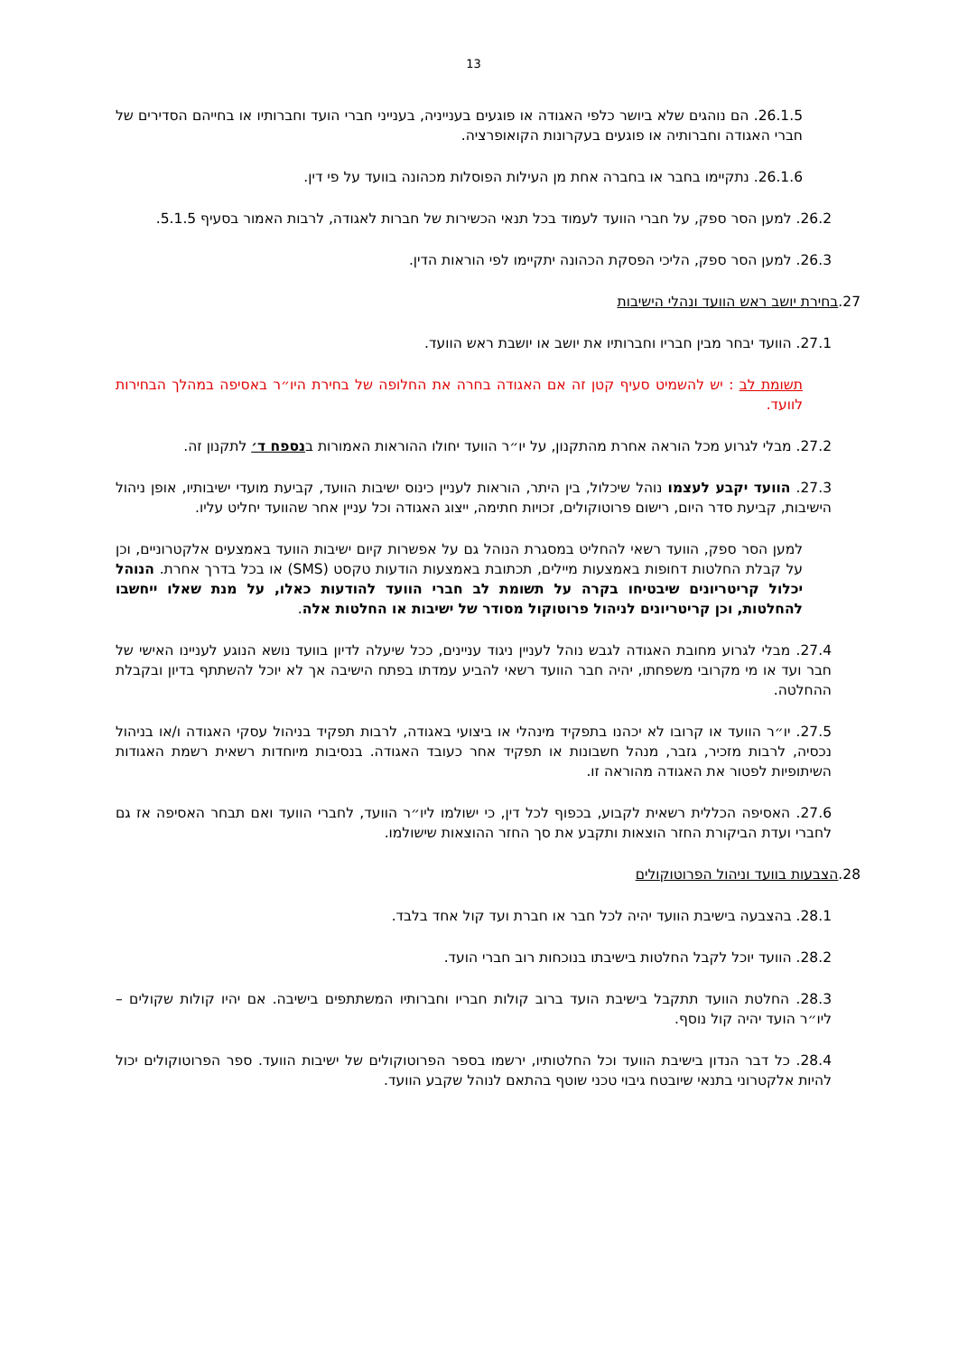13
26.1.5. הם נוהגים שלא ביושר כלפי האגודה או פוגעים בענייניה, בענייני חברי הועד וחברותיו או בחייהם הסדירים של חברי האגודה וחברותיה או פוגעים בעקרונות הקואופרציה.
26.1.6. נתקיימו בחבר או בחברה אחת מן העילות הפוסלות מכהונה בוועד על פי דין.
26.2. למען הסר ספק, על חברי הוועד לעמוד בכל תנאי הכשירות של חברות לאגודה, לרבות האמור בסעיף 5.1.5.
26.3. למען הסר ספק, הליכי הפסקת הכהונה יתקיימו לפי הוראות הדין.
27.בחירת יושב ראש הוועד ונהלי הישיבות
27.1. הוועד יבחר מבין חבריו וחברותיו את יושב או יושבת ראש הוועד.
תשומת לב : יש להשמיט סעיף קטן זה אם האגודה בחרה את החלופה של בחירת היו״ר באסיפה במהלך הבחירות לוועד.
27.2. מבלי לגרוע מכל הוראה אחרת מהתקנון, על יו״ר הוועד יחולו ההוראות האמורות בנספח ד׳ לתקנון זה.
27.3. הוועד יקבע לעצמו נוהל שיכלול, בין היתר, הוראות לעניין כינוס ישיבות הוועד, קביעת מועדי ישיבותיו, אופן ניהול הישיבות, קביעת סדר היום, רישום פרוטוקולים, זכויות חתימה, ייצוג האגודה וכל עניין אחר שהוועד יחליט עליו.
למען הסר ספק, הוועד רשאי להחליט במסגרת הנוהל גם על אפשרות קיום ישיבות הוועד באמצעים אלקטרוניים, וכן על קבלת החלטות דחופות באמצעות מיילים, תכתובת באמצעות הודעות טקסט (SMS) או בכל בדרך אחרת. הנוהל יכלול קריטריונים שיבטיחו בקרה על תשומת לב חברי הוועד להודעות כאלו, על מנת שאלו ייחשבו להחלטות, וכן קריטריונים לניהול פרוטוקול מסודר של ישיבות או החלטות אלה.
27.4. מבלי לגרוע מחובת האגודה לגבש נוהל לעניין ניגוד עניינים, ככל שיעלה לדיון בוועד נושא הנוגע לעניינו האישי של חבר ועד או מי מקרובי משפחתו, יהיה חבר הוועד רשאי להביע עמדתו בפתח הישיבה אך לא יוכל להשתתף בדיון ובקבלת ההחלטה.
27.5. יו״ר הוועד או קרובו לא יכהנו בתפקיד מינהלי או ביצועי באגודה, לרבות תפקיד בניהול עסקי האגודה ו/או בניהול נכסיה, לרבות מזכיר, גזבר, מנהל חשבונות או תפקיד אחר כעובד האגודה. בנסיבות מיוחדות רשאית רשמת האגודות השיתופיות לפטור את האגודה מהוראה זו.
27.6. האסיפה הכללית רשאית לקבוע, בכפוף לכל דין, כי ישולמו ליו״ר הוועד, לחברי הוועד ואם תבחר האסיפה אז גם לחברי ועדת הביקורת החזר הוצאות ותקבע את סך החזר ההוצאות שישולמו.
28.הצבעות בוועד וניהול הפרוטוקולים
28.1. בהצבעה בישיבת הוועד יהיה לכל חבר או חברת ועד קול אחד בלבד.
28.2. הוועד יוכל לקבל החלטות בישיבתו בנוכחות רוב חברי הועד.
28.3. החלטת הוועד תתקבל בישיבת הועד ברוב קולות חבריו וחברותיו המשתתפים בישיבה. אם יהיו קולות שקולים – ליו״ר הועד יהיה קול נוסף.
28.4. כל דבר הנדון בישיבת הוועד וכל החלטותיו, ירשמו בספר הפרוטוקולים של ישיבות הוועד. ספר הפרוטוקולים יכול להיות אלקטרוני בתנאי שיובטח גיבוי טכני שוטף בהתאם לנוהל שקבע הוועד.